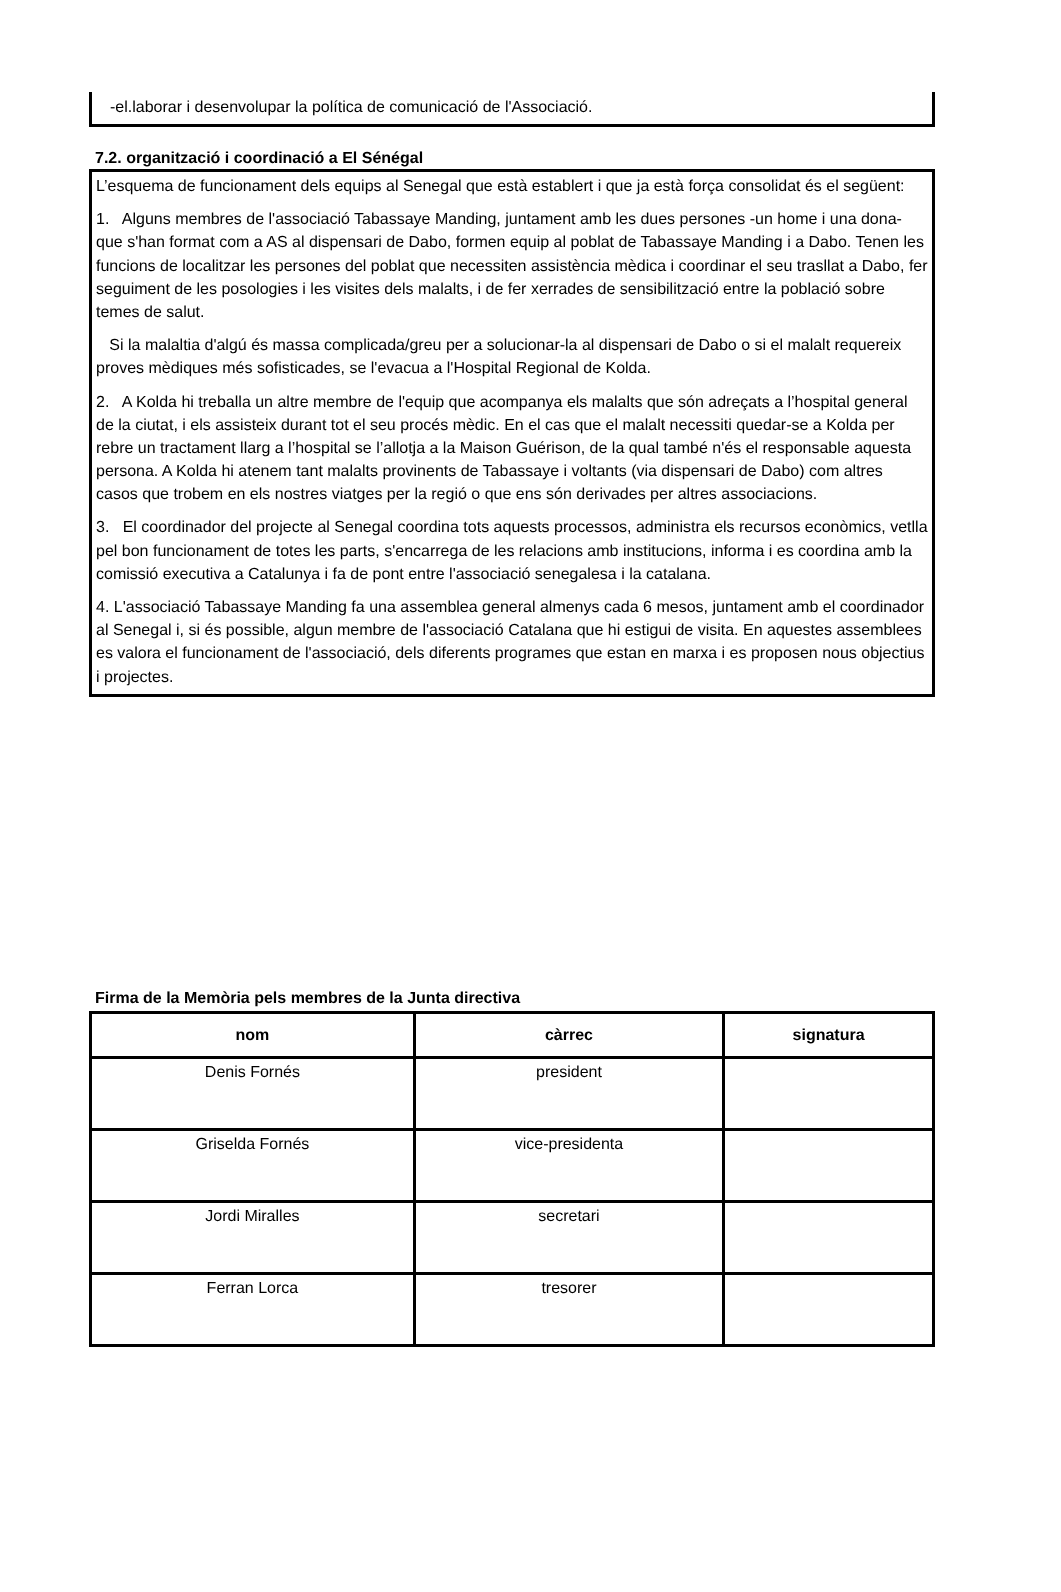-el.laborar i desenvolupar la política de comunicació de l'Associació.
7.2. organització i coordinació a El Sénégal
L’esquema de funcionament dels equips al Senegal que està establert i que ja està força consolidat és el següent:
1. Alguns membres de l'associació Tabassaye Manding, juntament amb les dues persones -un home i una dona- que s'han format com a AS al dispensari de Dabo, formen equip al poblat de Tabassaye Manding i a Dabo. Tenen les funcions de localitzar les persones del poblat que necessiten assistència mèdica i coordinar el seu trasllat a Dabo, fer seguiment de les posologies i les visites dels malalts, i de fer xerrades de sensibilització entre la població sobre temes de salut.
Si la malaltia d'algú és massa complicada/greu per a solucionar-la al dispensari de Dabo o si el malalt requereix proves mèdiques més sofisticades, se l'evacua a l'Hospital Regional de Kolda.
2. A Kolda hi treballa un altre membre de l'equip que acompanya els malalts que són adreçats a l’hospital general de la ciutat, i els assisteix durant tot el seu procés mèdic. En el cas que el malalt necessiti quedar-se a Kolda per rebre un tractament llarg a l’hospital se l’allotja a la Maison Guérison, de la qual també n'és el responsable aquesta persona. A Kolda hi atenem tant malalts provinents de Tabassaye i voltants (via dispensari de Dabo) com altres casos que trobem en els nostres viatges per la regió o que ens són derivades per altres associacions.
3. El coordinador del projecte al Senegal coordina tots aquests processos, administra els recursos econòmics, vetlla pel bon funcionament de totes les parts, s'encarrega de les relacions amb institucions, informa i es coordina amb la comissió executiva a Catalunya i fa de pont entre l'associació senegalesa i la catalana.
4. L'associació Tabassaye Manding fa una assemblea general almenys cada 6 mesos, juntament amb el coordinador al Senegal i, si és possible, algun membre de l'associació Catalana que hi estigui de visita. En aquestes assemblees es valora el funcionament de l'associació, dels diferents programes que estan en marxa i es proposen nous objectius i projectes.
Firma de la Memòria pels membres de la Junta directiva
| nom | càrrec | signatura |
| --- | --- | --- |
| Denis Fornés | president | |
| Griselda Fornés | vice-presidenta | |
| Jordi Miralles | secretari | |
| Ferran Lorca | tresorer | |